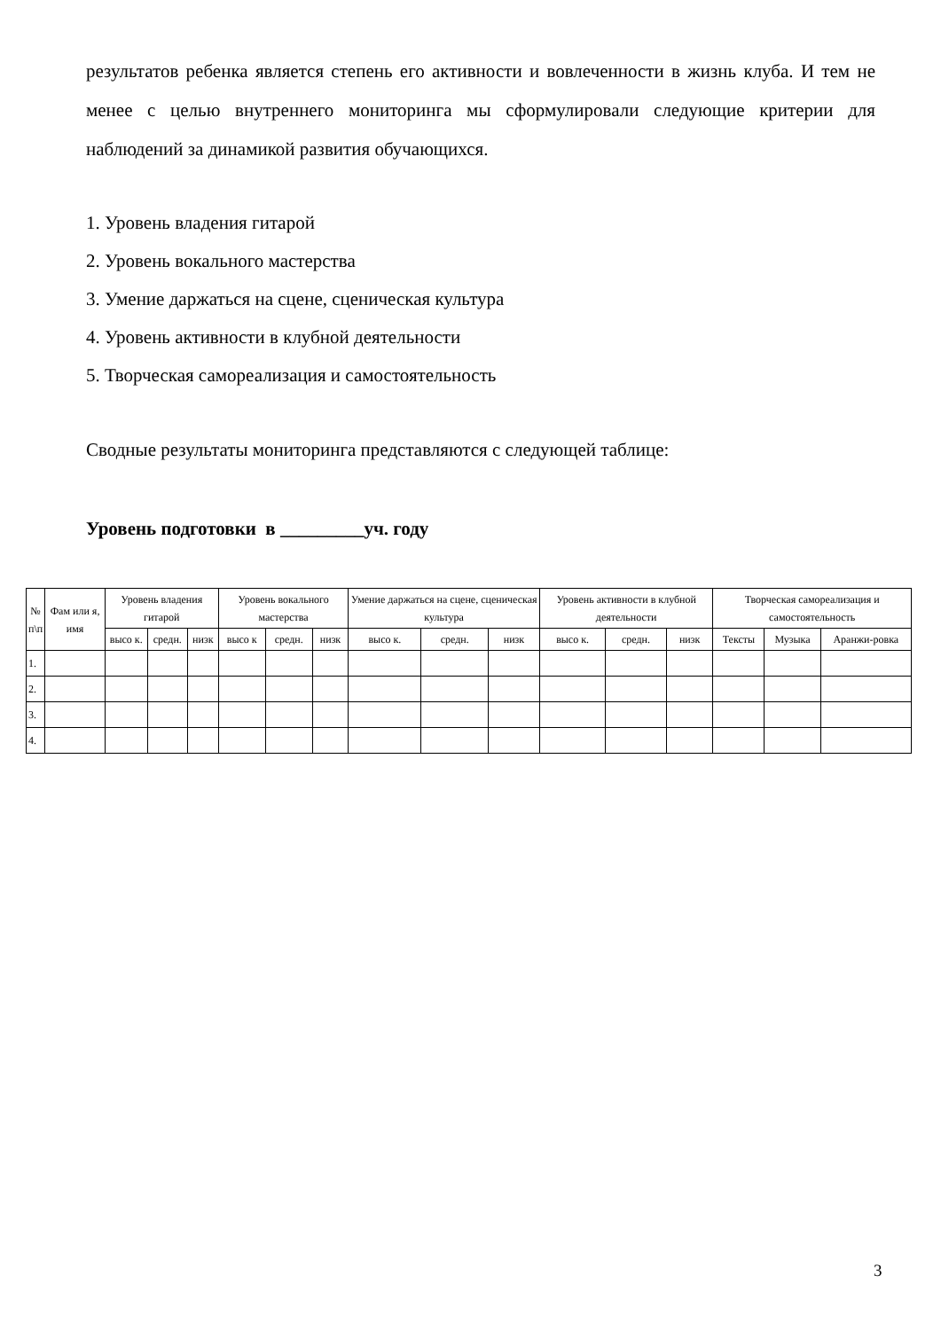результатов ребенка является степень его активности и вовлеченности в жизнь клуба. И тем не менее с целью внутреннего мониторинга мы сформулировали следующие критерии для наблюдений за динамикой развития обучающихся.
1. Уровень владения гитарой
2. Уровень вокального мастерства
3. Умение даржаться на сцене, сценическая культура
4. Уровень активности в клубной деятельности
5. Творческая самореализация и самостоятельность
Сводные результаты мониторинга представляются с следующей таблице:
Уровень подготовки в _________уч. году
| № п\п | Фам или я, имя | Уровень владения гитарой | | | Уровень вокального мастерства | | | Умение даржаться на сцене, сценическая культура | | | Уровень активности в клубной деятельности | | | Творческая самореализация и самостоятельность | | |
| | | высо к. | средн. | низк | высо к | средн. | низк | высо к. | средн. | низк | высо к. | средн. | низк | Тексты | Музыка | Аранжи-ровка |
| 1. | | | | | | | | | | | | | | | | |
| 2. | | | | | | | | | | | | | | | | |
| 3. | | | | | | | | | | | | | | | | |
| 4. | | | | | | | | | | | | | | | | |
3